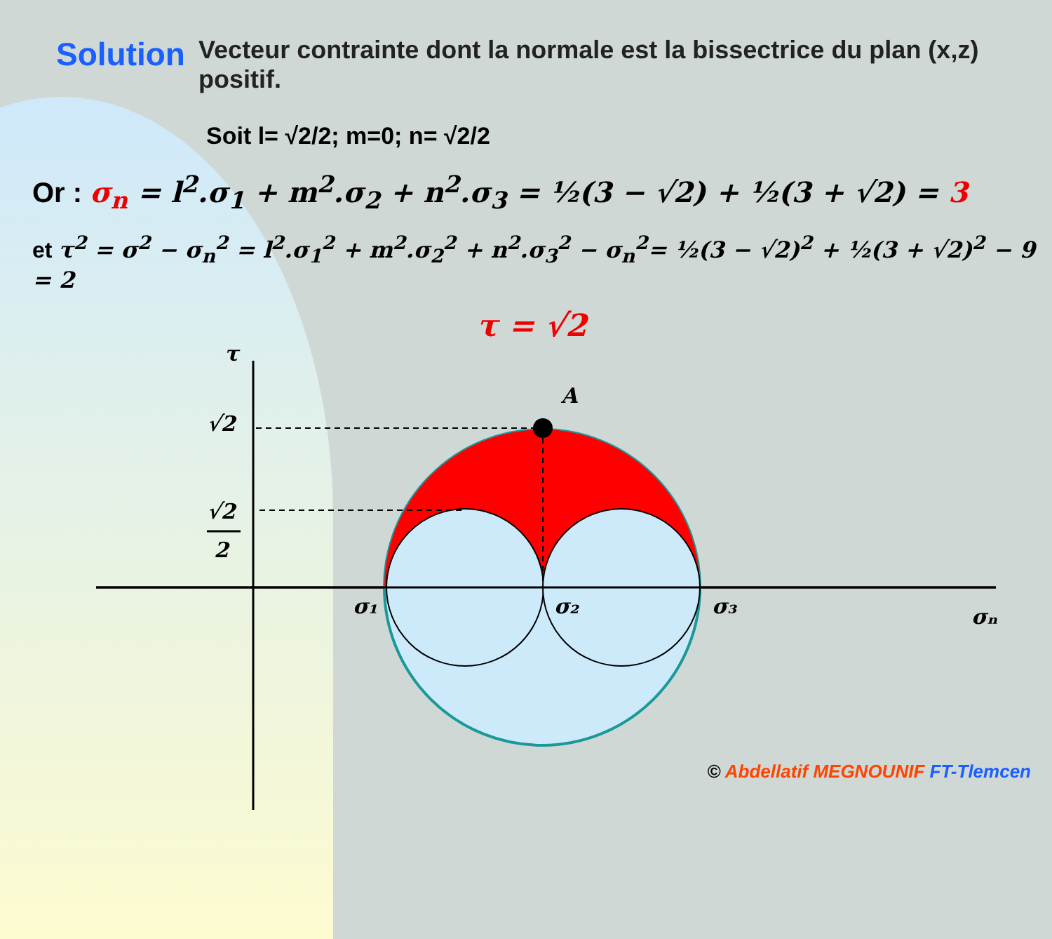Solution
Vecteur contrainte dont la normale est la bissectrice du plan (x,z) positif.
Soit l= √2/2; m=0; n= √2/2
Or : σ<sub>n</sub> = l<sup>2</sup>.σ<sub>1</sub> + m<sup>2</sup>.σ<sub>2</sub> + n<sup>2</sup>.σ<sub>3</sub> = ½(3 − √2) + ½(3 + √2) = 3
et τ<sup>2</sup> = σ<sup>2</sup> − σ<sub>n</sub><sup>2</sup> = l<sup>2</sup>.σ<sub>1</sub><sup>2</sup> + m<sup>2</sup>.σ<sub>2</sub><sup>2</sup> + n<sup>2</sup>.σ<sub>3</sub><sup>2</sup> − σ<sub>n</sub><sup>2</sup>= ½(3 − √2)<sup>2</sup> + ½(3 + √2)<sup>2</sup> − 9 = 2
τ = √2
τ
A
√2
√2
2
σ₁
σ₂
σ₃
σₙ
© Abdellatif MEGNOUNIF FT-Tlemcen